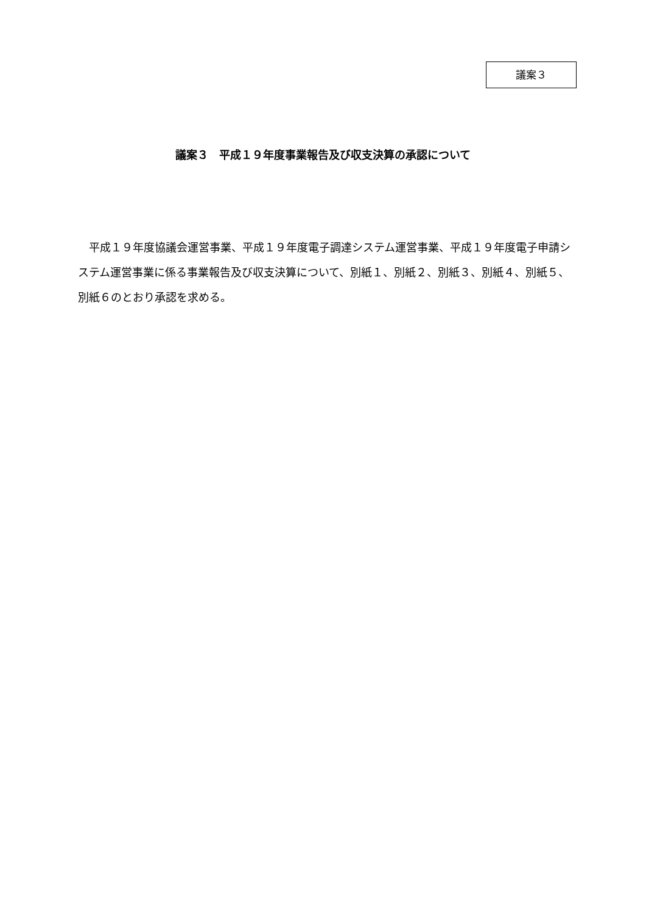議案３
議案３　平成１９年度事業報告及び収支決算の承認について
　平成１９年度協議会運営事業、平成１９年度電子調達システム運営事業、平成１９年度電子申請システム運営事業に係る事業報告及び収支決算について、別紙１、別紙２、別紙３、別紙４、別紙５、別紙６のとおり承認を求める。